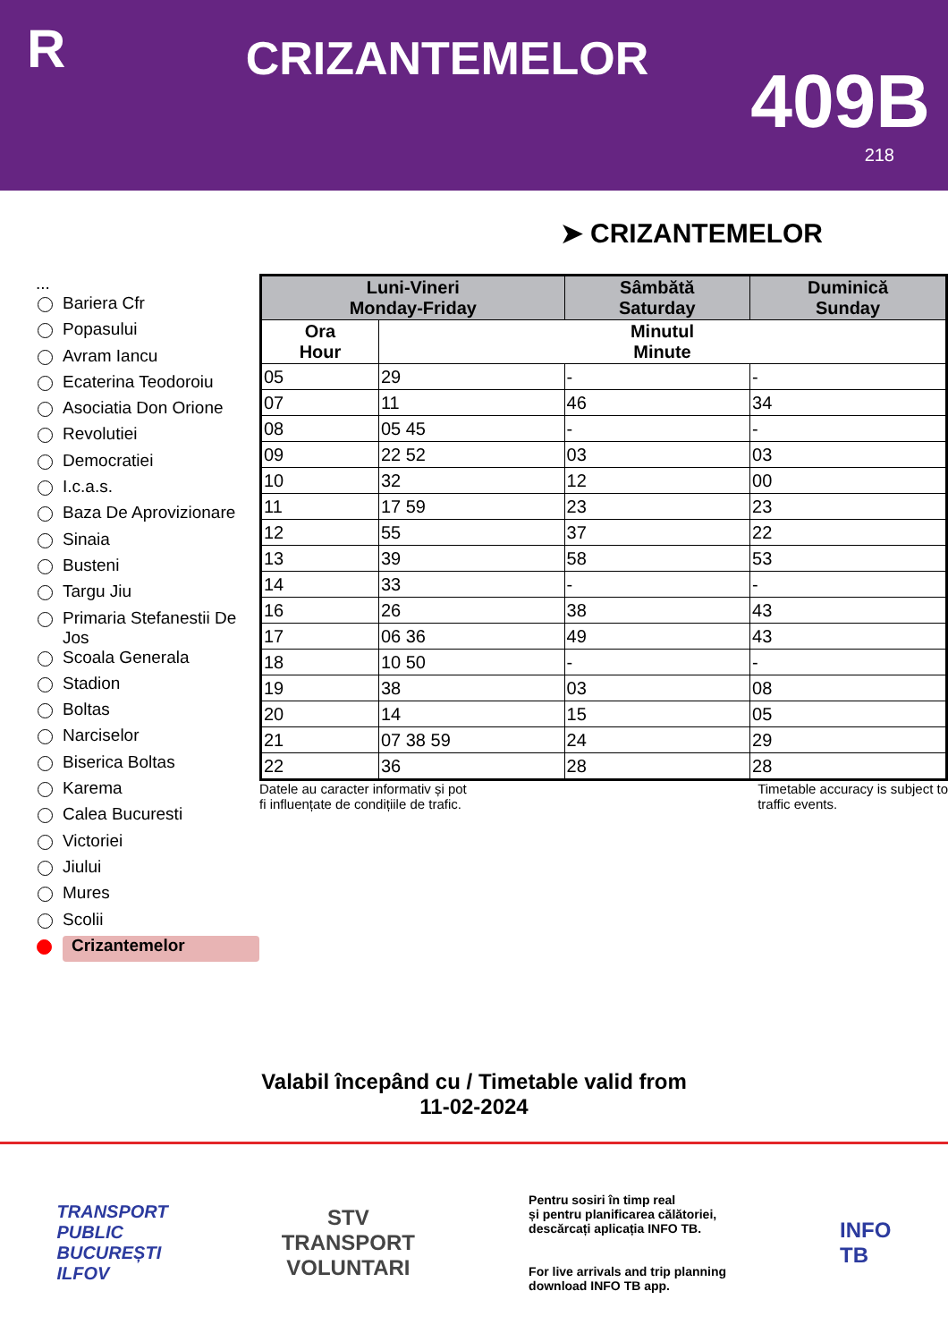R
CRIZANTEMELOR
409B
218
➤ CRIZANTEMELOR
...
Bariera Cfr
Popasului
Avram Iancu
Ecaterina Teodoroiu
Asociatia Don Orione
Revolutiei
Democratiei
I.c.a.s.
Baza De Aprovizionare
Sinaia
Busteni
Targu Jiu
Primaria Stefanestii De Jos
Scoala Generala
Stadion
Boltas
Narciselor
Biserica Boltas
Karema
Calea Bucuresti
Victoriei
Jiului
Mures
Scolii
Crizantemelor
| Luni-Vineri Monday-Friday | | Sâmbătă Saturday | Duminică Sunday |
| --- | --- | --- | --- |
| Ora Hour | Minutul Minute | | |
| 05 | 29 | - | - |
| 07 | 11 | 46 | 34 |
| 08 | 05 45 | - | - |
| 09 | 22 52 | 03 | 03 |
| 10 | 32 | 12 | 00 |
| 11 | 17 59 | 23 | 23 |
| 12 | 55 | 37 | 22 |
| 13 | 39 | 58 | 53 |
| 14 | 33 | - | - |
| 16 | 26 | 38 | 43 |
| 17 | 06 36 | 49 | 43 |
| 18 | 10 50 | - | - |
| 19 | 38 | 03 | 08 |
| 20 | 14 | 15 | 05 |
| 21 | 07 38 59 | 24 | 29 |
| 22 | 36 | 28 | 28 |
Datele au caracter informativ și pot
fi influențate de condițiile de trafic.
Timetable accuracy is subject to
traffic events.
Valabil începând cu / Timetable valid from
11-02-2024
TRANSPORT
PUBLIC
BUCUREȘTI
ILFOV
STV
TRANSPORT
VOLUNTARI
Pentru sosiri în timp real
și pentru planificarea călătoriei,
descărcați aplicația INFO TB.
For live arrivals and trip planning
download INFO TB app.
INFO
TB